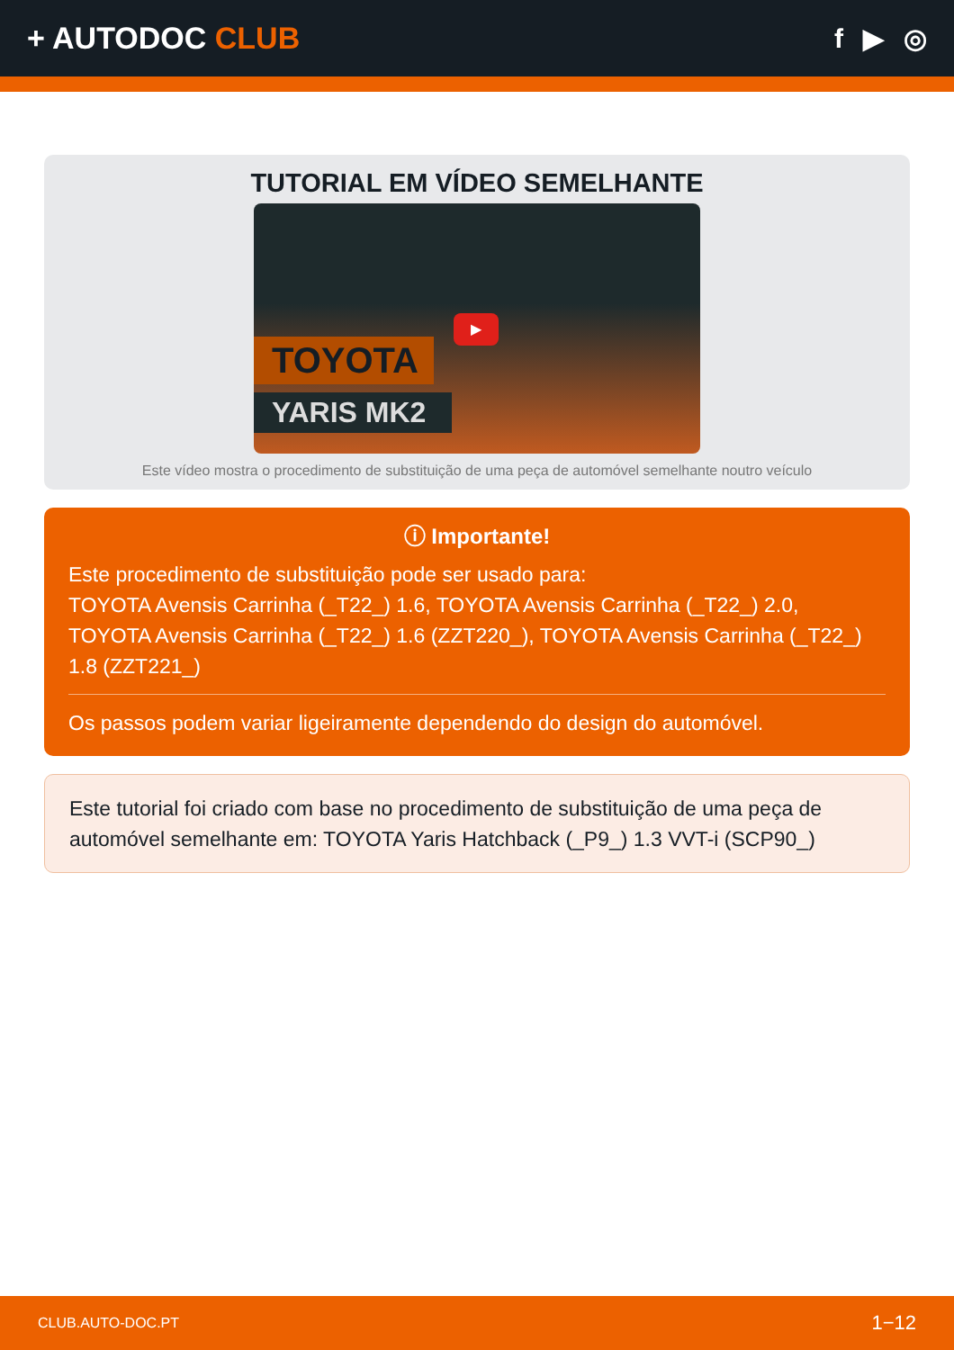+ AUTODOC CLUB f ▶ ◎
TUTORIAL EM VÍDEO SEMELHANTE
TOYOTA
YARIS MK2
▶
Este vídeo mostra o procedimento de substituição de uma peça de automóvel semelhante noutro veículo
ⓘ Importante!
Este procedimento de substituição pode ser usado para:
TOYOTA Avensis Carrinha (_T22_) 1.6, TOYOTA Avensis Carrinha (_T22_) 2.0, TOYOTA Avensis Carrinha (_T22_) 1.6 (ZZT220_), TOYOTA Avensis Carrinha (_T22_) 1.8 (ZZT221_)
Os passos podem variar ligeiramente dependendo do design do automóvel.
Este tutorial foi criado com base no procedimento de substituição de uma peça de automóvel semelhante em: TOYOTA Yaris Hatchback (_P9_) 1.3 VVT-i (SCP90_)
CLUB.AUTO-DOC.PT 1−12